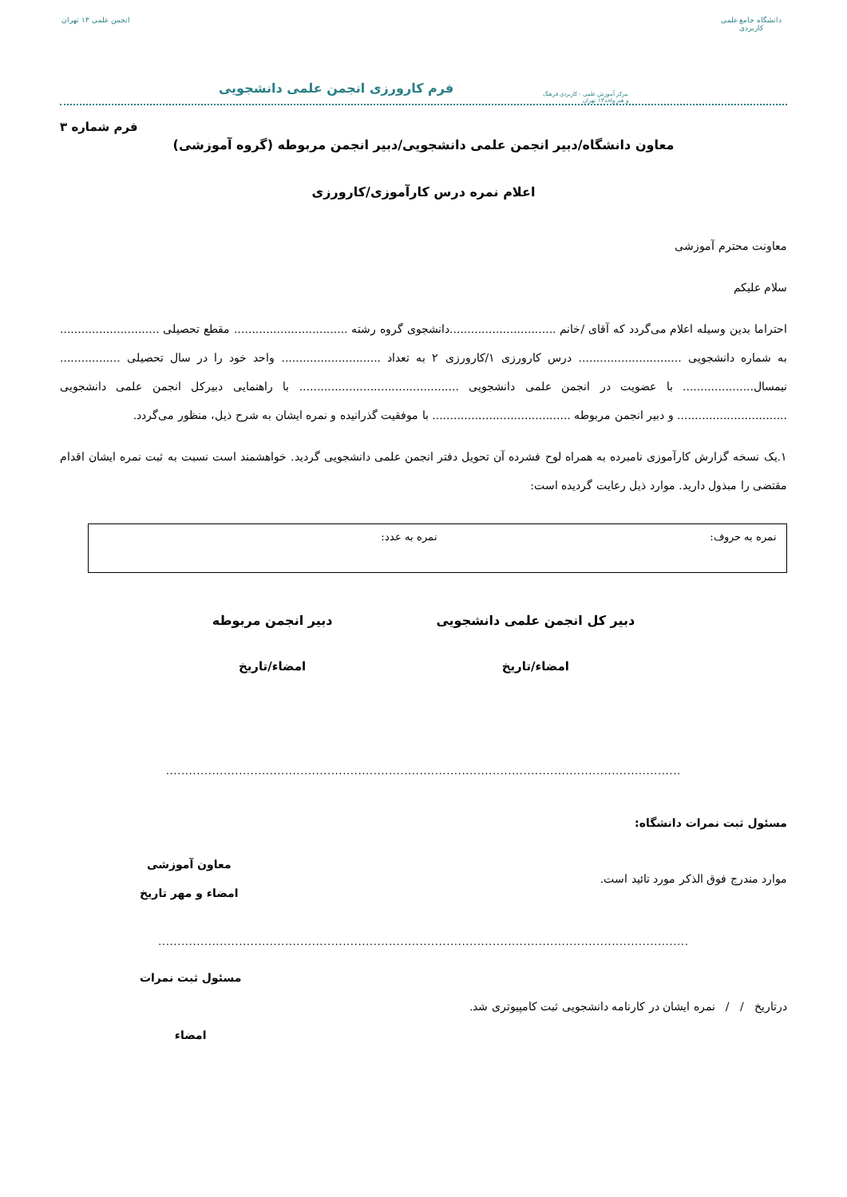دانشگاه جامع علمی کاربردی
مرکز آموزش علمی - کاربردی فرهنگ و هنر واحد۱۳ تهران
فرم کارورزی انجمن علمی دانشجویی
انجمن علمی ۱۳ تهران
فرم شماره ۳
معاون دانشگاه/دبیر انجمن علمی دانشجویی/دبیر انجمن مربوطه (گروه آموزشی)
اعلام نمره درس کارآموزی/کارورزی
معاونت محترم آموزشی
سلام علیکم
احتراما بدین وسیله اعلام می‌گردد که آقای /خانم ..............................دانشجوی گروه رشته ................................ مقطع تحصیلی ............................ به شماره دانشجویی ............................. درس کارورزی ۱/کارورزی ۲ به تعداد ............................ واحد خود را در سال تحصیلی ................. نیمسال.................... با عضویت در انجمن علمی دانشجویی ............................................. با راهنمایی دبیرکل انجمن علمی دانشجویی ............................... و دبیر انجمن مربوطه ....................................... با موفقیت گذرانیده و نمره ایشان به شرح ذیل، منظور می‌گردد.
۱.یک نسخه گزارش کارآموزی نامبرده به همراه لوح فشرده آن تحویل دفتر انجمن علمی دانشجویی گردید. خواهشمند است نسبت به ثبت نمره ایشان اقدام مقتضی را مبذول دارید. موارد ذیل رعایت گردیده است:
نمره به حروف: نمره به عدد:
دبیر کل انجمن علمی دانشجویی
امضاء/تاریخ
دبیر انجمن مربوطه
امضاء/تاریخ
......................................................................................................................................
مسئول ثبت نمرات دانشگاه:
موارد مندرج فوق الذکر مورد تائید است.
معاون آموزشی
امضاء و مهر تاریخ
..........................................................................................................................................
درتاریخ / / نمره ایشان در کارنامه دانشجویی ثبت کامپیوتری شد.
مسئول ثبت نمرات
امضاء